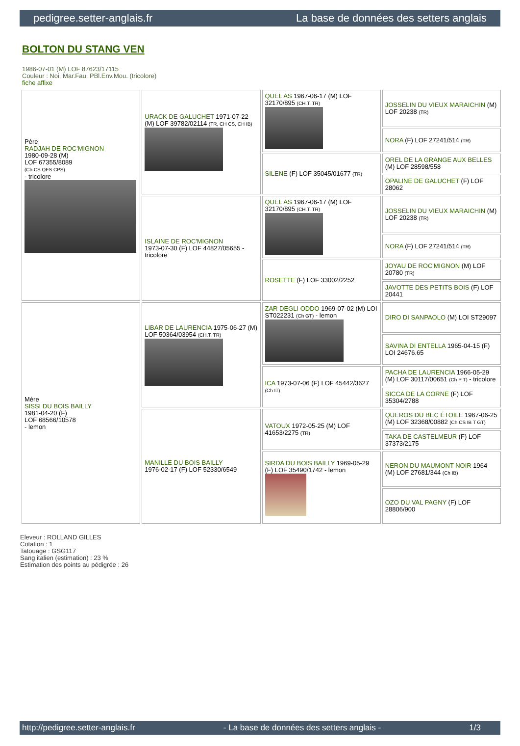pedigree.setter-anglais.fr La base de données des setters anglais
BOLTON DU STANG VEN
1986-07-01 (M) LOF 87623/17115
Couleur : Noi. Mar.Fau. PBl.Env.Mou. (tricolore)
fiche affixe
| Père RADJAH DE ROC'MIGNON 1980-09-28 (M) LOF 67355/8089 (Ch CS QFS CPS) - tricolore | URACK DE GALUCHET 1971-07-22 (M) LOF 39782/02114 (TR, CH CS, CH IB) | QUEL AS 1967-06-17 (M) LOF 32170/895 (CH.T. TR) | JOSSELIN DU VIEUX MARAICHIN (M) LOF 20238 (TR) |
| | | | NORA (F) LOF 27241/514 (TR) |
| | | SILENE (F) LOF 35045/01677 (TR) | OREL DE LA GRANGE AUX BELLES (M) LOF 28598/558 |
| | | | OPALINE DE GALUCHET (F) LOF 28062 |
| | ISLAINE DE ROC'MIGNON 1973-07-30 (F) LOF 44827/05655 - tricolore | QUEL AS 1967-06-17 (M) LOF 32170/895 (CH.T. TR) | JOSSELIN DU VIEUX MARAICHIN (M) LOF 20238 (TR) |
| | | | NORA (F) LOF 27241/514 (TR) |
| | | ROSETTE (F) LOF 33002/2252 | JOYAU DE ROC'MIGNON (M) LOF 20780 (TR) |
| | | | JAVOTTE DES PETITS BOIS (F) LOF 20441 |
| Mère SISSI DU BOIS BAILLY 1981-04-20 (F) LOF 68566/10578 - lemon | LIBAR DE LAURENCIA 1975-06-27 (M) LOF 50364/03954 (CH.T. TR) | ZAR DEGLI ODDO 1969-07-02 (M) LOI ST022231 (Ch GT) - lemon | DIRO DI SANPAOLO (M) LOI ST29097 |
| | | | SAVINA DI ENTELLA 1965-04-15 (F) LOI 24676.65 |
| | | ICA 1973-07-06 (F) LOF 45442/3627 (Ch IT) | PACHA DE LAURENCIA 1966-05-29 (M) LOF 30117/00651 (Ch P T) - tricolore |
| | | | SICCA DE LA CORNE (F) LOF 35304/2788 |
| | MANILLE DU BOIS BAILLY 1976-02-17 (F) LOF 52330/6549 | VATOUX 1972-05-25 (M) LOF 41653/2275 (TR) | QUEROS DU BEC ÉTOILE 1967-06-25 (M) LOF 32368/00882 (Ch CS IB T GT) |
| | | | TAKA DE CASTELMEUR (F) LOF 37373/2175 |
| | | SIRDA DU BOIS BAILLY 1969-05-29 (F) LOF 35490/1742 - lemon | NERON DU MAUMONT NOIR 1964 (M) LOF 27681/344 (Ch IB) |
| | | | OZO DU VAL PAGNY (F) LOF 28806/900 |
Eleveur : ROLLAND GILLES
Cotation : 1
Tatouage : GSG117
Sang italien (estimation) : 23 %
Estimation des points au pédigrée : 26
http://pedigree.setter-anglais.fr - La base de données des setters anglais - 1/3